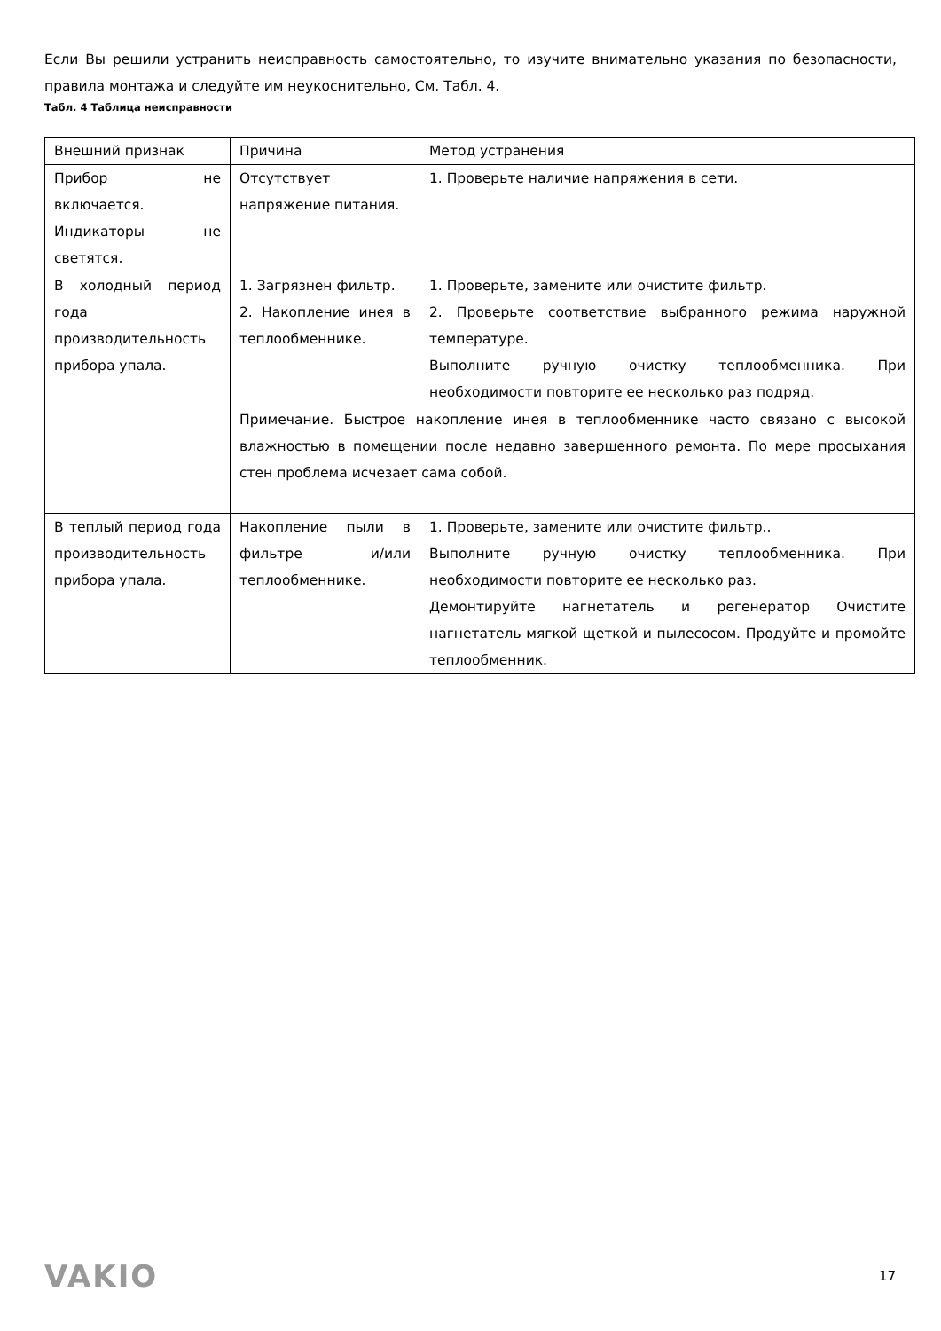Если Вы решили устранить неисправность самостоятельно, то изучите внимательно указания по безопасности, правила монтажа и следуйте им неукоснительно, См. Табл. 4.
Табл. 4 Таблица неисправности
| Внешний признак | Причина | Метод устранения |
| Прибор не включается. Индикаторы не светятся. | Отсутствует напряжение питания. | 1. Проверьте наличие напряжения в сети. |
| В холодный период года производительность прибора упала. | 1. Загрязнен фильтр. 2. Накопление инея в теплообменнике. | 1. Проверьте, замените или очистите фильтр. 2. Проверьте соответствие выбранного режима наружной температуре. Выполните ручную очистку теплообменника. При необходимости повторите ее несколько раз подряд. |
| | Примечание. Быстрое накопление инея в теплообменнике часто связано с высокой влажностью в помещении после недавно завершенного ремонта. По мере просыхания стен проблема исчезает сама собой. | |
| В теплый период года производительность прибора упала. | Накопление пыли в фильтре и/или теплообменнике. | 1. Проверьте, замените или очистите фильтр.. Выполните ручную очистку теплообменника. При необходимости повторите ее несколько раз. Демонтируйте нагнетатель и регенератор Очистите нагнетатель мягкой щеткой и пылесосом. Продуйте и промойте теплообменник. |
VAKIO 17